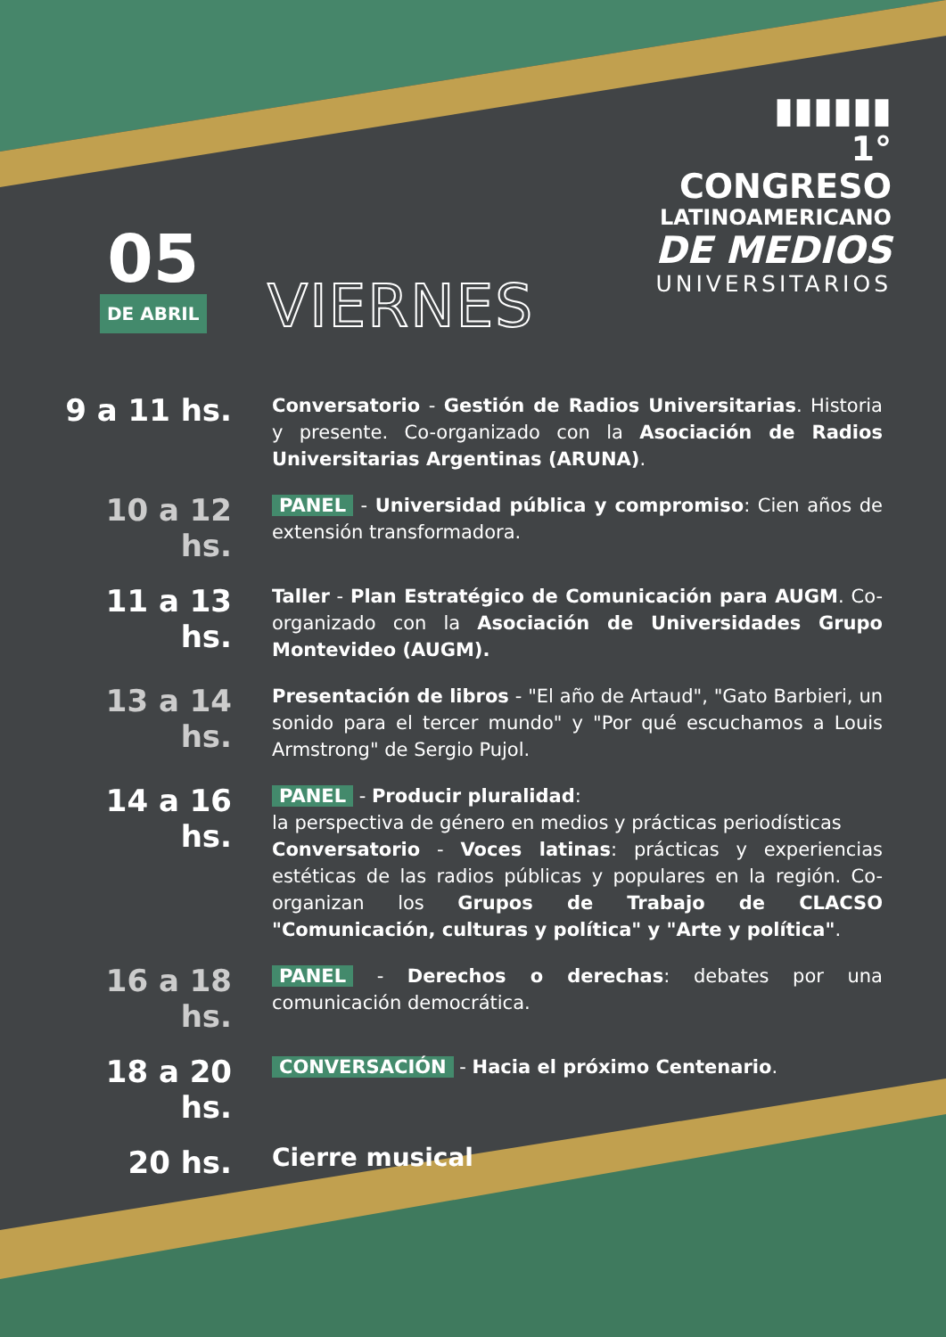▮▮▮▮▮▮
1° CONGRESO
LATINOAMERICANO
DE MEDIOS
UNIVERSITARIOS
05
DE ABRIL
VIERNES
9 a 11 hs.
Conversatorio - Gestión de Radios Universitarias. Historia y presente. Co-organizado con la Asociación de Radios Universitarias Argentinas (ARUNA).
10 a 12 hs.
PANEL - Universidad pública y compromiso: Cien años de extensión transformadora.
11 a 13 hs.
Taller - Plan Estratégico de Comunicación para AUGM. Co-organizado con la Asociación de Universidades Grupo Montevideo (AUGM).
13 a 14 hs.
Presentación de libros - "El año de Artaud", "Gato Barbieri, un sonido para el tercer mundo" y "Por qué escuchamos a Louis Armstrong" de Sergio Pujol.
14 a 16 hs.
PANEL - Producir pluralidad:
la perspectiva de género en medios y prácticas periodísticas
Conversatorio - Voces latinas: prácticas y experiencias estéticas de las radios públicas y populares en la región. Co-organizan los Grupos de Trabajo de CLACSO "Comunicación, culturas y política" y "Arte y política".
16 a 18 hs.
PANEL - Derechos o derechas: debates por una comunicación democrática.
18 a 20 hs.
CONVERSACIÓN - Hacia el próximo Centenario.
20 hs.
Cierre musical